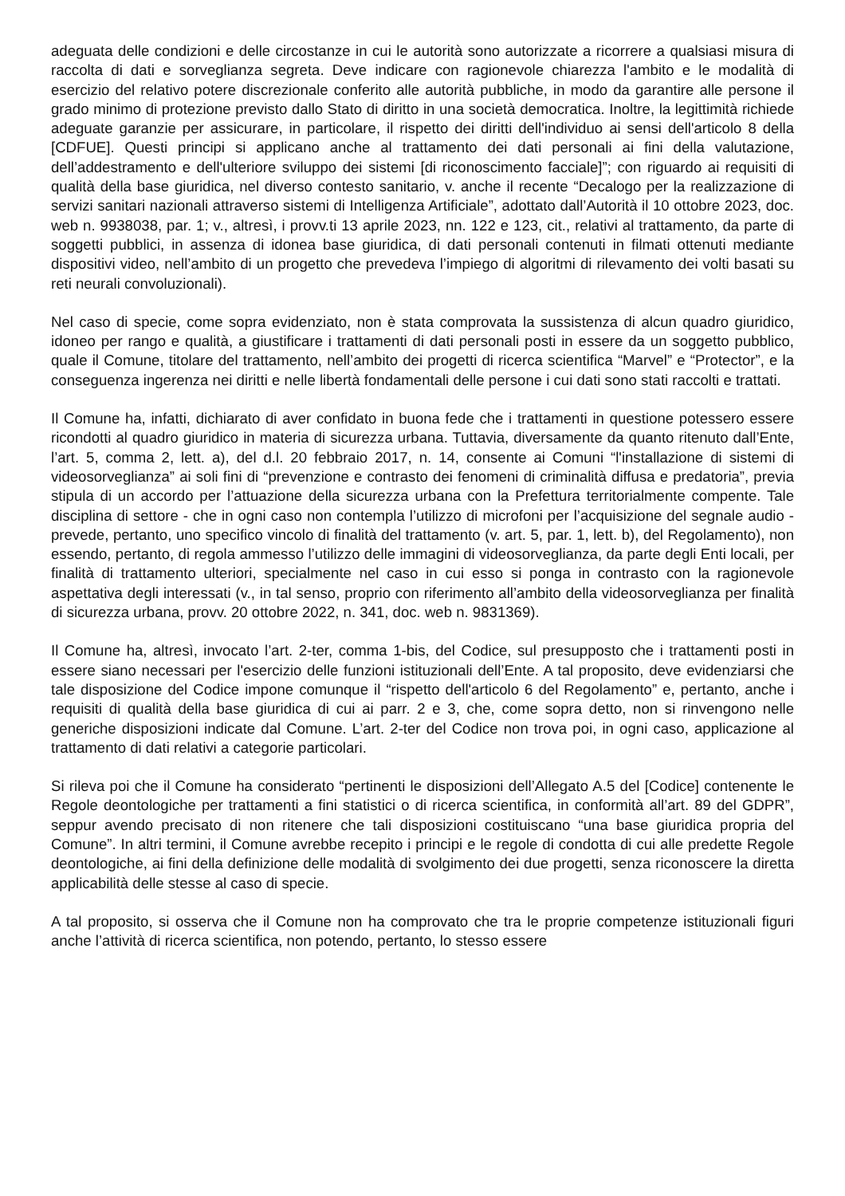adeguata delle condizioni e delle circostanze in cui le autorità sono autorizzate a ricorrere a qualsiasi misura di raccolta di dati e sorveglianza segreta. Deve indicare con ragionevole chiarezza l'ambito e le modalità di esercizio del relativo potere discrezionale conferito alle autorità pubbliche, in modo da garantire alle persone il grado minimo di protezione previsto dallo Stato di diritto in una società democratica. Inoltre, la legittimità richiede adeguate garanzie per assicurare, in particolare, il rispetto dei diritti dell'individuo ai sensi dell'articolo 8 della [CDFUE]. Questi principi si applicano anche al trattamento dei dati personali ai fini della valutazione, dell’addestramento e dell'ulteriore sviluppo dei sistemi [di riconoscimento facciale]”; con riguardo ai requisiti di qualità della base giuridica, nel diverso contesto sanitario, v. anche il recente “Decalogo per la realizzazione di servizi sanitari nazionali attraverso sistemi di Intelligenza Artificiale”, adottato dall’Autorità il 10 ottobre 2023, doc. web n. 9938038, par. 1; v., altresì, i provv.ti 13 aprile 2023, nn. 122 e 123, cit., relativi al trattamento, da parte di soggetti pubblici, in assenza di idonea base giuridica, di dati personali contenuti in filmati ottenuti mediante dispositivi video, nell’ambito di un progetto che prevedeva l’impiego di algoritmi di rilevamento dei volti basati su reti neurali convoluzionali).
Nel caso di specie, come sopra evidenziato, non è stata comprovata la sussistenza di alcun quadro giuridico, idoneo per rango e qualità, a giustificare i trattamenti di dati personali posti in essere da un soggetto pubblico, quale il Comune, titolare del trattamento, nell’ambito dei progetti di ricerca scientifica “Marvel” e “Protector”, e la conseguenza ingerenza nei diritti e nelle libertà fondamentali delle persone i cui dati sono stati raccolti e trattati.
Il Comune ha, infatti, dichiarato di aver confidato in buona fede che i trattamenti in questione potessero essere ricondotti al quadro giuridico in materia di sicurezza urbana. Tuttavia, diversamente da quanto ritenuto dall’Ente, l’art. 5, comma 2, lett. a), del d.l. 20 febbraio 2017, n. 14, consente ai Comuni “l'installazione di sistemi di videosorveglianza” ai soli fini di “prevenzione e contrasto dei fenomeni di criminalità diffusa e predatoria”, previa stipula di un accordo per l’attuazione della sicurezza urbana con la Prefettura territorialmente compente. Tale disciplina di settore - che in ogni caso non contempla l’utilizzo di microfoni per l’acquisizione del segnale audio - prevede, pertanto, uno specifico vincolo di finalità del trattamento (v. art. 5, par. 1, lett. b), del Regolamento), non essendo, pertanto, di regola ammesso l’utilizzo delle immagini di videosorveglianza, da parte degli Enti locali, per finalità di trattamento ulteriori, specialmente nel caso in cui esso si ponga in contrasto con la ragionevole aspettativa degli interessati (v., in tal senso, proprio con riferimento all’ambito della videosorveglianza per finalità di sicurezza urbana, provv. 20 ottobre 2022, n. 341, doc. web n. 9831369).
Il Comune ha, altresì, invocato l’art. 2-ter, comma 1-bis, del Codice, sul presupposto che i trattamenti posti in essere siano necessari per l'esercizio delle funzioni istituzionali dell’Ente. A tal proposito, deve evidenziarsi che tale disposizione del Codice impone comunque il “rispetto dell'articolo 6 del Regolamento” e, pertanto, anche i requisiti di qualità della base giuridica di cui ai parr. 2 e 3, che, come sopra detto, non si rinvengono nelle generiche disposizioni indicate dal Comune. L’art. 2-ter del Codice non trova poi, in ogni caso, applicazione al trattamento di dati relativi a categorie particolari.
Si rileva poi che il Comune ha considerato “pertinenti le disposizioni dell’Allegato A.5 del [Codice] contenente le Regole deontologiche per trattamenti a fini statistici o di ricerca scientifica, in conformità all’art. 89 del GDPR”, seppur avendo precisato di non ritenere che tali disposizioni costituiscano “una base giuridica propria del Comune”. In altri termini, il Comune avrebbe recepito i principi e le regole di condotta di cui alle predette Regole deontologiche, ai fini della definizione delle modalità di svolgimento dei due progetti, senza riconoscere la diretta applicabilità delle stesse al caso di specie.
A tal proposito, si osserva che il Comune non ha comprovato che tra le proprie competenze istituzionali figuri anche l’attività di ricerca scientifica, non potendo, pertanto, lo stesso essere